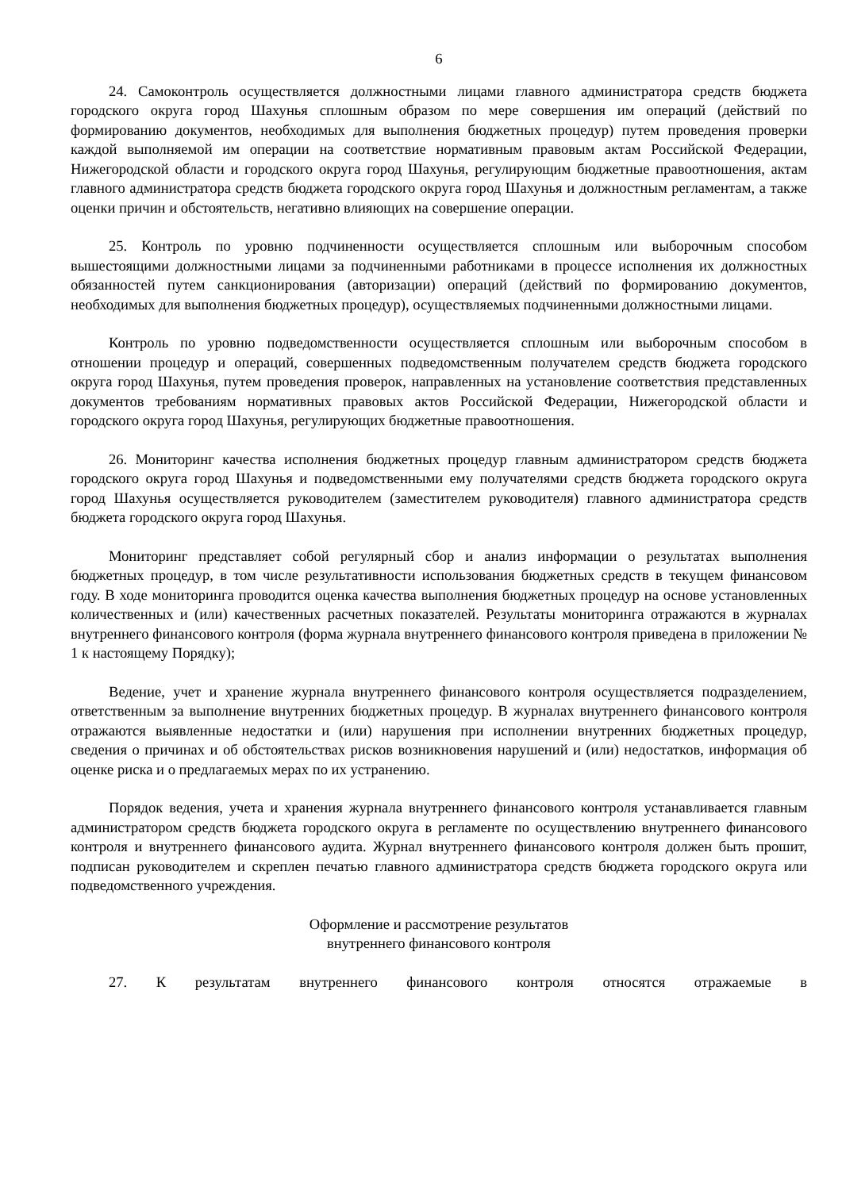6
24. Самоконтроль осуществляется должностными лицами главного администратора средств бюджета городского округа город Шахунья сплошным образом по мере совершения им операций (действий по формированию документов, необходимых для выполнения бюджетных процедур) путем проведения проверки каждой выполняемой им операции на соответствие нормативным правовым актам Российской Федерации, Нижегородской области и городского округа город Шахунья, регулирующим бюджетные правоотношения, актам главного администратора средств бюджета городского округа город Шахунья и должностным регламентам, а также оценки причин и обстоятельств, негативно влияющих на совершение операции.
25. Контроль по уровню подчиненности осуществляется сплошным или выборочным способом вышестоящими должностными лицами за подчиненными работниками в процессе исполнения их должностных обязанностей путем санкционирования (авторизации) операций (действий по формированию документов, необходимых для выполнения бюджетных процедур), осуществляемых подчиненными должностными лицами.
Контроль по уровню подведомственности осуществляется сплошным или выборочным способом в отношении процедур и операций, совершенных подведомственным получателем средств бюджета городского округа город Шахунья, путем проведения проверок, направленных на установление соответствия представленных документов требованиям нормативных правовых актов Российской Федерации, Нижегородской области и городского округа город Шахунья, регулирующих бюджетные правоотношения.
26. Мониторинг качества исполнения бюджетных процедур главным администратором средств бюджета городского округа город Шахунья и подведомственными ему получателями средств бюджета городского округа город Шахунья осуществляется руководителем (заместителем руководителя) главного администратора средств бюджета городского округа город Шахунья.
Мониторинг представляет собой регулярный сбор и анализ информации о результатах выполнения бюджетных процедур, в том числе результативности использования бюджетных средств в текущем финансовом году. В ходе мониторинга проводится оценка качества выполнения бюджетных процедур на основе установленных количественных и (или) качественных расчетных показателей. Результаты мониторинга отражаются в журналах внутреннего финансового контроля (форма журнала внутреннего финансового контроля приведена в приложении № 1 к настоящему Порядку);
Ведение, учет и хранение журнала внутреннего финансового контроля осуществляется подразделением, ответственным за выполнение внутренних бюджетных процедур. В журналах внутреннего финансового контроля отражаются выявленные недостатки и (или) нарушения при исполнении внутренних бюджетных процедур, сведения о причинах и об обстоятельствах рисков возникновения нарушений и (или) недостатков, информация об оценке риска и о предлагаемых мерах по их устранению.
Порядок ведения, учета и хранения журнала внутреннего финансового контроля устанавливается главным администратором средств бюджета городского округа в регламенте по осуществлению внутреннего финансового контроля и внутреннего финансового аудита. Журнал внутреннего финансового контроля должен быть прошит, подписан руководителем и скреплен печатью главного администратора средств бюджета городского округа или подведомственного учреждения.
Оформление и рассмотрение результатов
внутреннего финансового контроля
27. К результатам внутреннего финансового контроля относятся отражаемые в